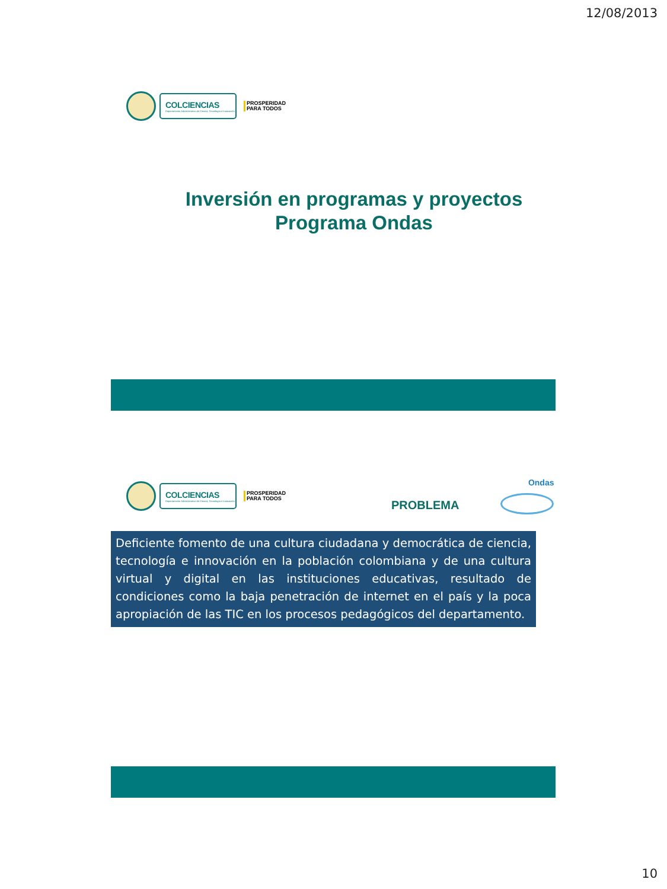12/08/2013
COLCIENCIAS
Departamento Administrativo de Ciencia, Tecnología e Innovación
PROSPERIDAD
PARA TODOS
Inversión en programas y proyectos
Programa Ondas
COLCIENCIAS
Departamento Administrativo de Ciencia, Tecnología e Innovación
PROSPERIDAD
PARA TODOS
PROBLEMA
Ondas
Deficiente fomento de una cultura ciudadana y democrática de ciencia, tecnología e innovación en la población colombiana y de una cultura virtual y digital en las instituciones educativas, resultado de condiciones como la baja penetración de internet en el país y la poca apropiación de las TIC en los procesos pedagógicos del departamento.
10